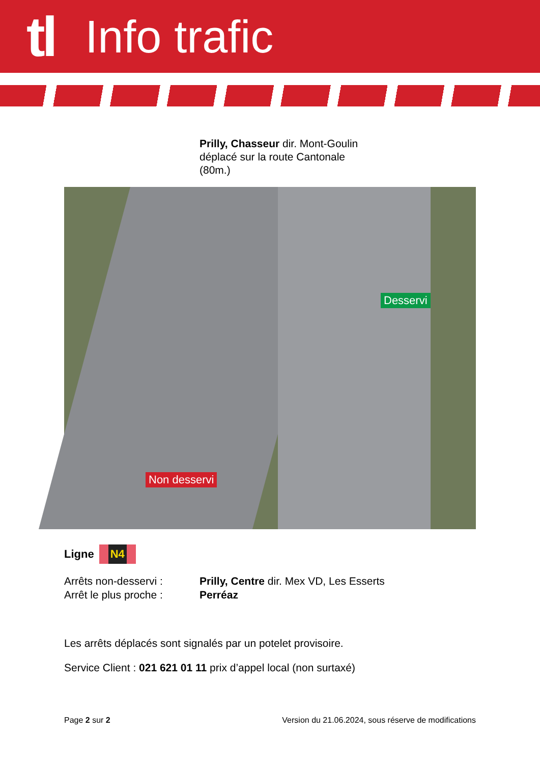tl Info trafic
Prilly, Chasseur dir. Mont-Goulin
déplacé sur la route Cantonale
(80m.)
Desservi
Non desservi
Ligne N4
Arrêts non-desservi : Prilly, Centre dir. Mex VD, Les Esserts
Arrêt le plus proche : Perréaz
Les arrêts déplacés sont signalés par un potelet provisoire.
Service Client : 021 621 01 11 prix d’appel local (non surtaxé)
Page 2 sur 2 Version du 21.06.2024, sous réserve de modifications